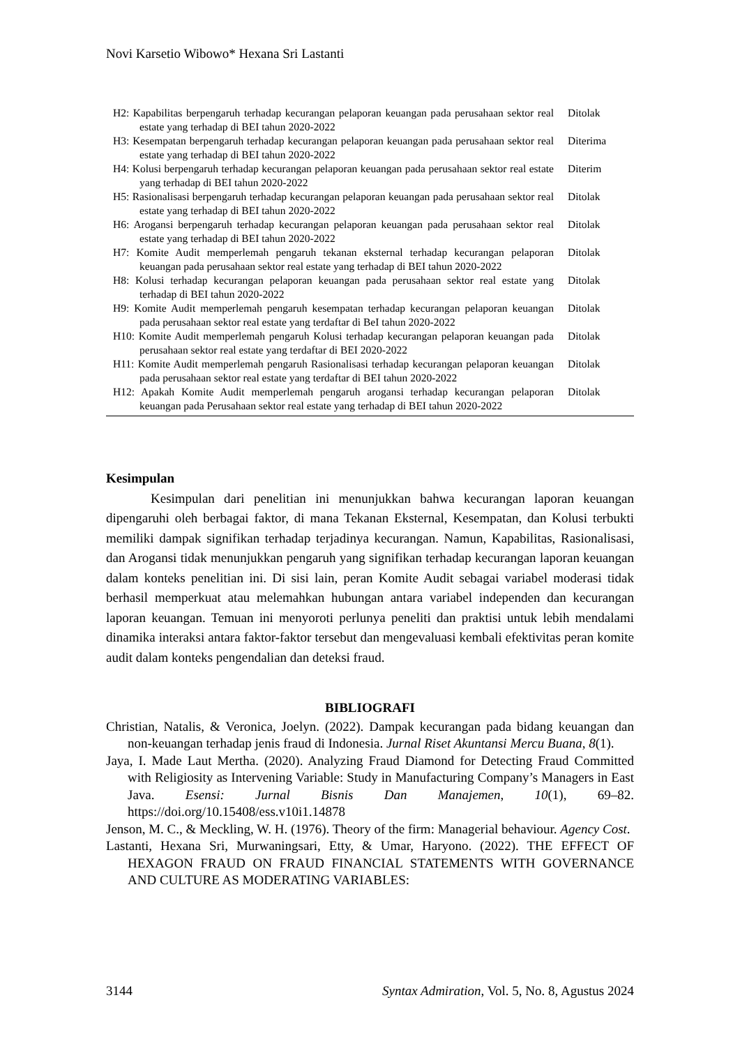Novi Karsetio Wibowo* Hexana Sri Lastanti
| H2: Kapabilitas berpengaruh terhadap kecurangan pelaporan keuangan pada perusahaan sektor real estate yang terhadap di BEI tahun 2020-2022 | Ditolak |
| H3: Kesempatan berpengaruh terhadap kecurangan pelaporan keuangan pada perusahaan sektor real estate yang terhadap di BEI tahun 2020-2022 | Diterima |
| H4: Kolusi berpengaruh terhadap kecurangan pelaporan keuangan pada perusahaan sektor real estate yang terhadap di BEI tahun 2020-2022 | Diterim |
| H5: Rasionalisasi berpengaruh terhadap kecurangan pelaporan keuangan pada perusahaan sektor real estate yang terhadap di BEI tahun 2020-2022 | Ditolak |
| H6: Arogansi berpengaruh terhadap kecurangan pelaporan keuangan pada perusahaan sektor real estate yang terhadap di BEI tahun 2020-2022 | Ditolak |
| H7: Komite Audit memperlemah pengaruh tekanan eksternal terhadap kecurangan pelaporan keuangan pada perusahaan sektor real estate yang terhadap di BEI tahun 2020-2022 | Ditolak |
| H8: Kolusi terhadap kecurangan pelaporan keuangan pada perusahaan sektor real estate yang terhadap di BEI tahun 2020-2022 | Ditolak |
| H9: Komite Audit memperlemah pengaruh kesempatan terhadap kecurangan pelaporan keuangan pada perusahaan sektor real estate yang terdaftar di BeI tahun 2020-2022 | Ditolak |
| H10: Komite Audit memperlemah pengaruh Kolusi terhadap kecurangan pelaporan keuangan pada perusahaan sektor real estate yang terdaftar di BEI 2020-2022 | Ditolak |
| H11: Komite Audit memperlemah pengaruh Rasionalisasi terhadap kecurangan pelaporan keuangan pada perusahaan sektor real estate yang terdaftar di BEI tahun 2020-2022 | Ditolak |
| H12: Apakah Komite Audit memperlemah pengaruh arogansi terhadap kecurangan pelaporan keuangan pada Perusahaan sektor real estate yang terhadap di BEI tahun 2020-2022 | Ditolak |
Kesimpulan
Kesimpulan dari penelitian ini menunjukkan bahwa kecurangan laporan keuangan dipengaruhi oleh berbagai faktor, di mana Tekanan Eksternal, Kesempatan, dan Kolusi terbukti memiliki dampak signifikan terhadap terjadinya kecurangan. Namun, Kapabilitas, Rasionalisasi, dan Arogansi tidak menunjukkan pengaruh yang signifikan terhadap kecurangan laporan keuangan dalam konteks penelitian ini. Di sisi lain, peran Komite Audit sebagai variabel moderasi tidak berhasil memperkuat atau melemahkan hubungan antara variabel independen dan kecurangan laporan keuangan. Temuan ini menyoroti perlunya peneliti dan praktisi untuk lebih mendalami dinamika interaksi antara faktor-faktor tersebut dan mengevaluasi kembali efektivitas peran komite audit dalam konteks pengendalian dan deteksi fraud.
BIBLIOGRAFI
Christian, Natalis, & Veronica, Joelyn. (2022). Dampak kecurangan pada bidang keuangan dan non-keuangan terhadap jenis fraud di Indonesia. Jurnal Riset Akuntansi Mercu Buana, 8(1).
Jaya, I. Made Laut Mertha. (2020). Analyzing Fraud Diamond for Detecting Fraud Committed with Religiosity as Intervening Variable: Study in Manufacturing Company’s Managers in East Java. Esensi: Jurnal Bisnis Dan Manajemen, 10(1), 69–82. https://doi.org/10.15408/ess.v10i1.14878
Jenson, M. C., & Meckling, W. H. (1976). Theory of the firm: Managerial behaviour. Agency Cost.
Lastanti, Hexana Sri, Murwaningsari, Etty, & Umar, Haryono. (2022). THE EFFECT OF HEXAGON FRAUD ON FRAUD FINANCIAL STATEMENTS WITH GOVERNANCE AND CULTURE AS MODERATING VARIABLES:
3144 Syntax Admiration, Vol. 5, No. 8, Agustus 2024